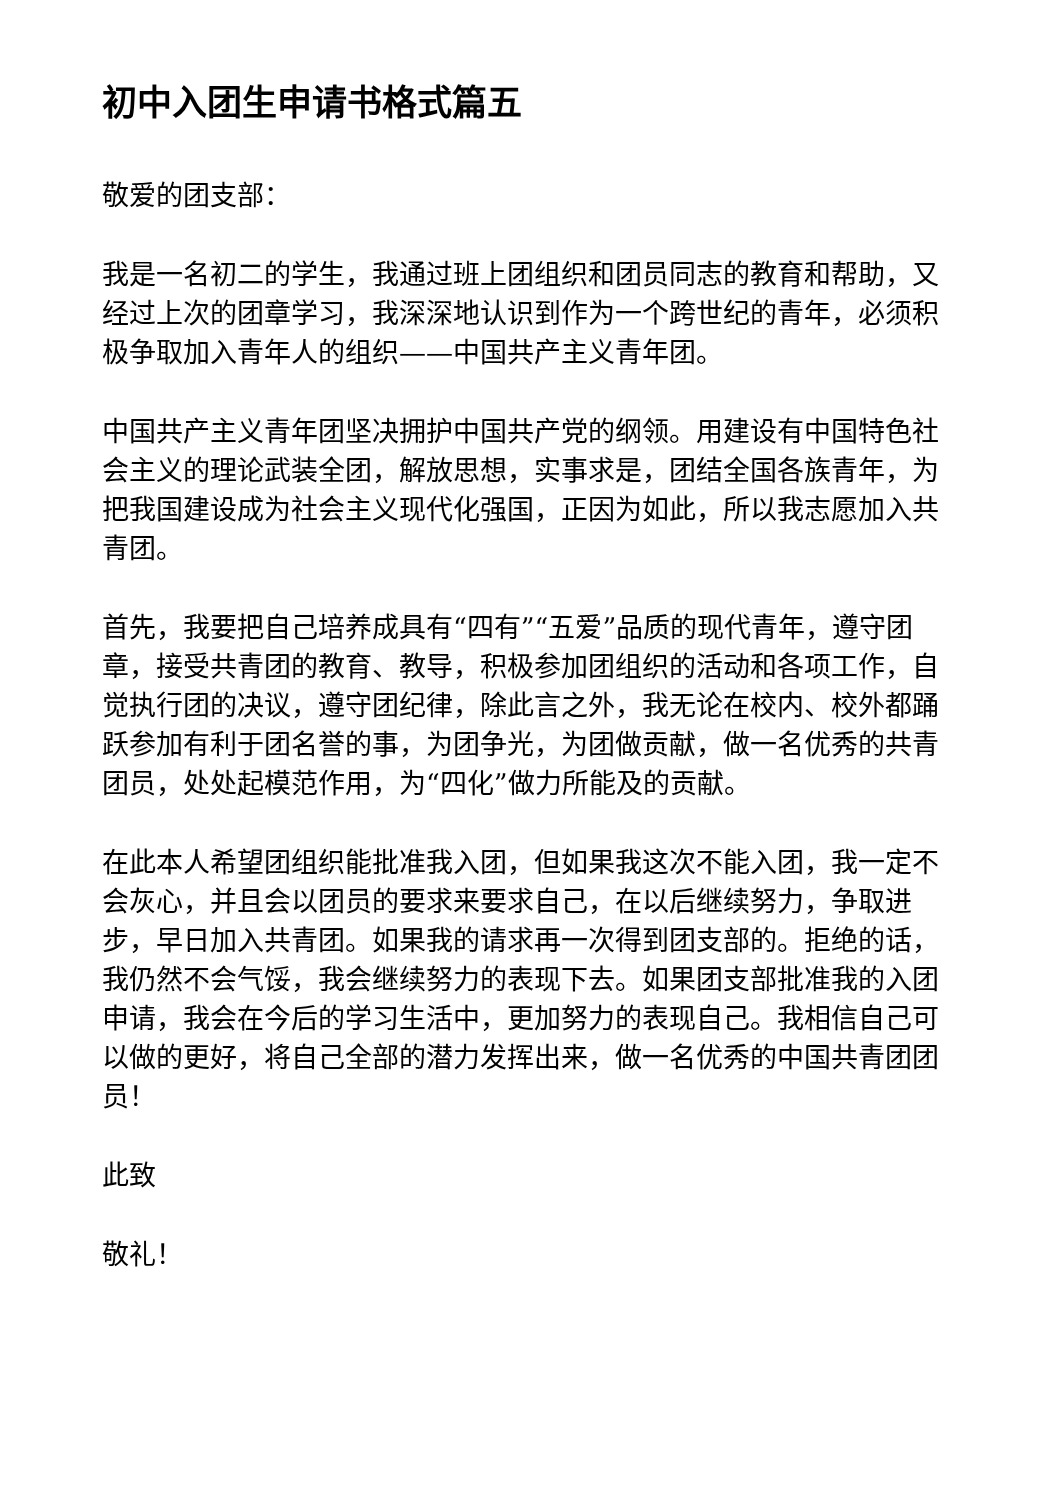初中入团生申请书格式篇五
敬爱的团支部：
我是一名初二的学生，我通过班上团组织和团员同志的教育和帮助，又经过上次的团章学习，我深深地认识到作为一个跨世纪的青年，必须积极争取加入青年人的组织——中国共产主义青年团。
中国共产主义青年团坚决拥护中国共产党的纲领。用建设有中国特色社会主义的理论武装全团，解放思想，实事求是，团结全国各族青年，为把我国建设成为社会主义现代化强国，正因为如此，所以我志愿加入共青团。
首先，我要把自己培养成具有“四有”“五爱”品质的现代青年，遵守团章，接受共青团的教育、教导，积极参加团组织的活动和各项工作，自觉执行团的决议，遵守团纪律，除此言之外，我无论在校内、校外都踊跃参加有利于团名誉的事，为团争光，为团做贡献，做一名优秀的共青团员，处处起模范作用，为“四化”做力所能及的贡献。
在此本人希望团组织能批准我入团，但如果我这次不能入团，我一定不会灰心，并且会以团员的要求来要求自己，在以后继续努力，争取进步，早日加入共青团。如果我的请求再一次得到团支部的。拒绝的话，我仍然不会气馁，我会继续努力的表现下去。如果团支部批准我的入团申请，我会在今后的学习生活中，更加努力的表现自己。我相信自己可以做的更好，将自己全部的潜力发挥出来，做一名优秀的中国共青团团员！
此致
敬礼！